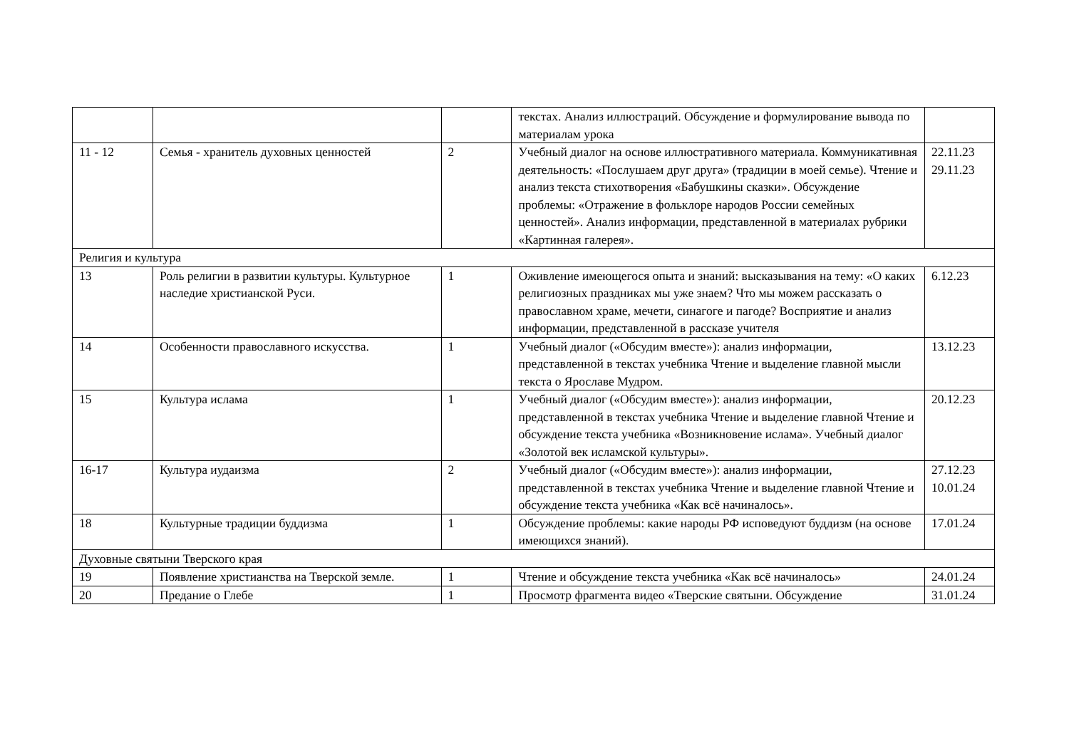| | | | текстах. Анализ иллюстраций. Обсуждение и формулирование вывода по материалам урока | |
| 11 - 12 | Семья - хранитель духовных ценностей | 2 | Учебный диалог на основе иллюстративного материала. Коммуникативная деятельность: «Послушаем друг друга» (традиции в моей семье). Чтение и анализ текста стихотворения «Бабушкины сказки». Обсуждение проблемы: «Отражение в фольклоре народов России семейных ценностей». Анализ информации, представленной в материалах рубрики «Картинная галерея». | 22.11.23 29.11.23 |
| Религия и культура | | | | |
| 13 | Роль религии в развитии культуры. Культурное наследие христианской Руси. | 1 | Оживление имеющегося опыта и знаний: высказывания на тему: «О каких религиозных праздниках мы уже знаем? Что мы можем рассказать о православном храме, мечети, синагоге и пагоде? Восприятие и анализ информации, представленной в рассказе учителя | 6.12.23 |
| 14 | Особенности православного искусства. | 1 | Учебный диалог («Обсудим вместе»): анализ информации, представленной в текстах учебника Чтение и выделение главной мысли текста о Ярославе Мудром. | 13.12.23 |
| 15 | Культура ислама | 1 | Учебный диалог («Обсудим вместе»): анализ информации, представленной в текстах учебника Чтение и выделение главной Чтение и обсуждение текста учебника «Возникновение ислама». Учебный диалог «Золотой век исламской культуры». | 20.12.23 |
| 16-17 | Культура иудаизма | 2 | Учебный диалог («Обсудим вместе»): анализ информации, представленной в текстах учебника Чтение и выделение главной Чтение и обсуждение текста учебника «Как всё начиналось». | 27.12.23 10.01.24 |
| 18 | Культурные традиции буддизма | 1 | Обсуждение проблемы: какие народы РФ исповедуют буддизм (на основе имеющихся знаний). | 17.01.24 |
| Духовные святыни Тверского края | | | | |
| 19 | Появление христианства на Тверской земле. | 1 | Чтение и обсуждение текста учебника «Как всё начиналось» | 24.01.24 |
| 20 | Предание о Глебе | 1 | Просмотр фрагмента видео «Тверские святыни. Обсуждение | 31.01.24 |